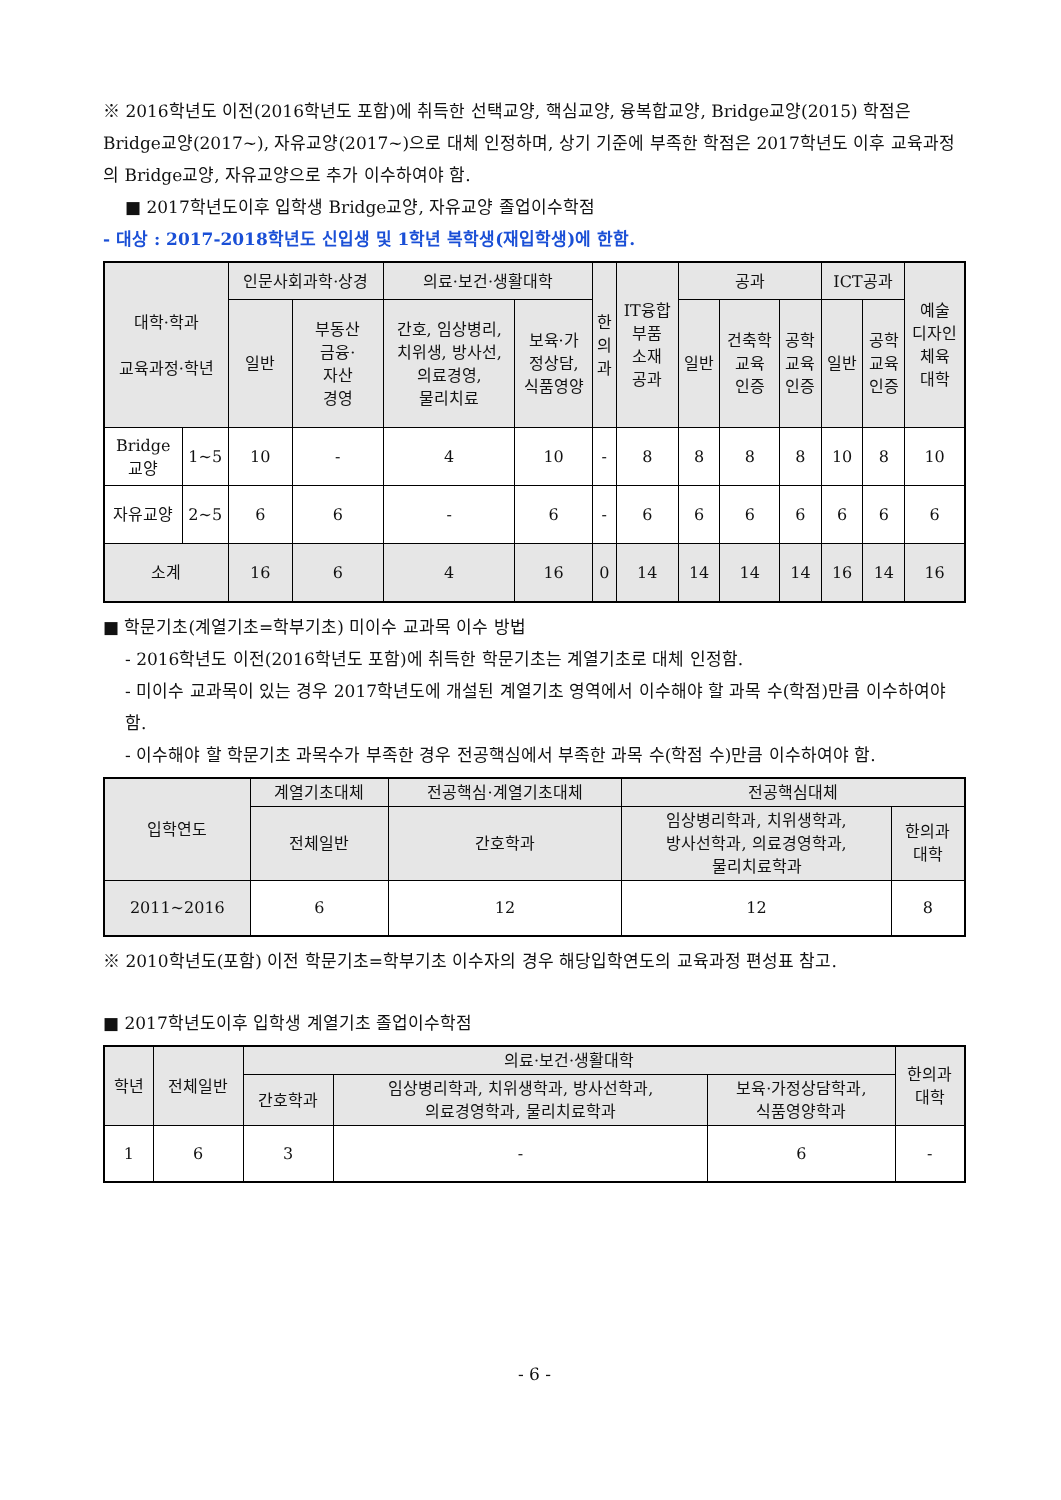※ 2016학년도 이전(2016학년도 포함)에 취득한 선택교양, 핵심교양, 융복합교양, Bridge교양(2015) 학점은 Bridge교양(2017~), 자유교양(2017~)으로 대체 인정하며, 상기 기준에 부족한 학점은 2017학년도 이후 교육과정의 Bridge교양, 자유교양으로 추가 이수하여야 함.
■ 2017학년도이후 입학생 Bridge교양, 자유교양 졸업이수학점
- 대상 : 2017-2018학년도 신입생 및 1학년 복학생(재입학생)에 한함.
| 대학·학과 교육과정·학년 | | 인문사회과학·상경 | | 의료·보건·생활대학 | | 한 의 과 | IT융합 부품 소재 공과 | 공과 | | | ICT공과 | | 예술 디자인 체육 대학 |
| --- | --- | --- | --- | --- | --- | --- | --- | --- | --- | --- | --- | --- | --- |
| | | 일반 | 부동산 금융· 자산 경영 | 간호, 임상병리, 치위생, 방사선, 의료경영, 물리치료 | 보육·가 정상담, 식품영양 | | | 일반 | 건축학 교육 인증 | 공학 교육 인증 | 일반 | 공학 교육 인증 | |
| Bridge 교양 | 1~5 | 10 | - | 4 | 10 | - | 8 | 8 | 8 | 8 | 10 | 8 | 10 |
| 자유교양 | 2~5 | 6 | 6 | - | 6 | - | 6 | 6 | 6 | 6 | 6 | 6 | 6 |
| 소계 | | 16 | 6 | 4 | 16 | 0 | 14 | 14 | 14 | 14 | 16 | 14 | 16 |
■ 학문기초(계열기초=학부기초) 미이수 교과목 이수 방법
- 2016학년도 이전(2016학년도 포함)에 취득한 학문기초는 계열기초로 대체 인정함.
- 미이수 교과목이 있는 경우 2017학년도에 개설된 계열기초 영역에서 이수해야 할 과목 수(학점)만큼 이수하여야 함.
- 이수해야 할 학문기초 과목수가 부족한 경우 전공핵심에서 부족한 과목 수(학점 수)만큼 이수하여야 함.
| 입학연도 | 계열기초대체 | 전공핵심·계열기초대체 | 전공핵심대체 | |
| --- | --- | --- | --- | --- |
| | 전체일반 | 간호학과 | 임상병리학과, 치위생학과, 방사선학과, 의료경영학과, 물리치료학과 | 한의과 대학 |
| 2011~2016 | 6 | 12 | 12 | 8 |
※ 2010학년도(포함) 이전 학문기초=학부기초 이수자의 경우 해당입학연도의 교육과정 편성표 참고.
■ 2017학년도이후 입학생 계열기초 졸업이수학점
| 학년 | 전체일반 | 의료·보건·생활대학 | | | 한의과 대학 |
| --- | --- | --- | --- | --- | --- |
| | | 간호학과 | 임상병리학과, 치위생학과, 방사선학과, 의료경영학과, 물리치료학과 | 보육·가정상담학과, 식품영양학과 | |
| 1 | 6 | 3 | - | 6 | - |
- 6 -